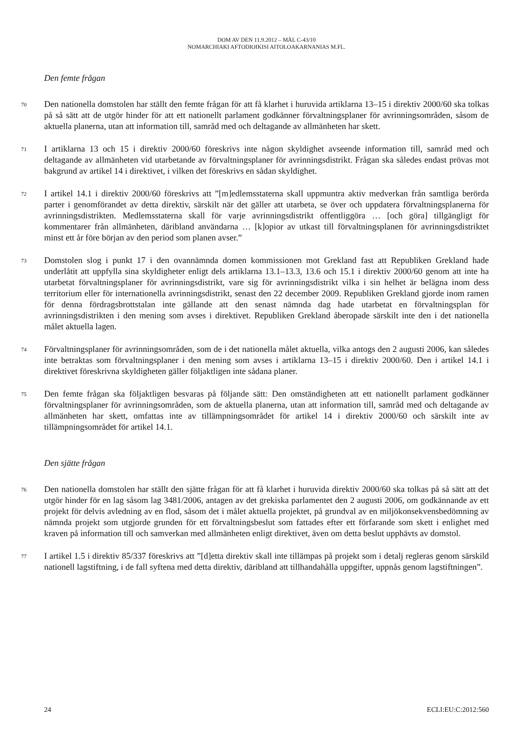DOM AV DEN 11.9.2012 – MÅL C-43/10
NOMARCHIAKI AFTODIOIKISI AITOLOAKARNANIAS M.FL.
Den femte frågan
70
Den nationella domstolen har ställt den femte frågan för att få klarhet i huruvida artiklarna 13–15 i direktiv 2000/60 ska tolkas på så sätt att de utgör hinder för att ett nationellt parlament godkänner förvaltningsplaner för avrinningsområden, såsom de aktuella planerna, utan att information till, samråd med och deltagande av allmänheten har skett.
71
I artiklarna 13 och 15 i direktiv 2000/60 föreskrivs inte någon skyldighet avseende information till, samråd med och deltagande av allmänheten vid utarbetande av förvaltningsplaner för avrinningsdistrikt. Frågan ska således endast prövas mot bakgrund av artikel 14 i direktivet, i vilken det föreskrivs en sådan skyldighet.
72
I artikel 14.1 i direktiv 2000/60 föreskrivs att ”[m]edlemsstaterna skall uppmuntra aktiv medverkan från samtliga berörda parter i genomförandet av detta direktiv, särskilt när det gäller att utarbeta, se över och uppdatera förvaltningsplanerna för avrinningsdistrikten. Medlemsstaterna skall för varje avrinningsdistrikt offentliggöra … [och göra] tillgängligt för kommentarer från allmänheten, däribland användarna … [k]opior av utkast till förvaltningsplanen för avrinningsdistriktet minst ett år före början av den period som planen avser.”
73
Domstolen slog i punkt 17 i den ovannämnda domen kommissionen mot Grekland fast att Republiken Grekland hade underlåtit att uppfylla sina skyldigheter enligt dels artiklarna 13.1–13.3, 13.6 och 15.1 i direktiv 2000/60 genom att inte ha utarbetat förvaltningsplaner för avrinningsdistrikt, vare sig för avrinningsdistrikt vilka i sin helhet är belägna inom dess territorium eller för internationella avrinningsdistrikt, senast den 22 december 2009. Republiken Grekland gjorde inom ramen för denna fördragsbrottstalan inte gällande att den senast nämnda dag hade utarbetat en förvaltningsplan för avrinningsdistrikten i den mening som avses i direktivet. Republiken Grekland åberopade särskilt inte den i det nationella målet aktuella lagen.
74
Förvaltningsplaner för avrinningsområden, som de i det nationella målet aktuella, vilka antogs den 2 augusti 2006, kan således inte betraktas som förvaltningsplaner i den mening som avses i artiklarna 13–15 i direktiv 2000/60. Den i artikel 14.1 i direktivet föreskrivna skyldigheten gäller följaktligen inte sådana planer.
75
Den femte frågan ska följaktligen besvaras på följande sätt: Den omständigheten att ett nationellt parlament godkänner förvaltningsplaner för avrinningsområden, som de aktuella planerna, utan att information till, samråd med och deltagande av allmänheten har skett, omfattas inte av tillämpningsområdet för artikel 14 i direktiv 2000/60 och särskilt inte av tillämpningsområdet för artikel 14.1.
Den sjätte frågan
76
Den nationella domstolen har ställt den sjätte frågan för att få klarhet i huruvida direktiv 2000/60 ska tolkas på så sätt att det utgör hinder för en lag såsom lag 3481/2006, antagen av det grekiska parlamentet den 2 augusti 2006, om godkännande av ett projekt för delvis avledning av en flod, såsom det i målet aktuella projektet, på grundval av en miljökonsekvensbedömning av nämnda projekt som utgjorde grunden för ett förvaltningsbeslut som fattades efter ett förfarande som skett i enlighet med kraven på information till och samverkan med allmänheten enligt direktivet, även om detta beslut upphävts av domstol.
77
I artikel 1.5 i direktiv 85/337 föreskrivs att ”[d]etta direktiv skall inte tillämpas på projekt som i detalj regleras genom särskild nationell lagstiftning, i de fall syftena med detta direktiv, däribland att tillhandahålla uppgifter, uppnås genom lagstiftningen”.
24 ECLI:EU:C:2012:560